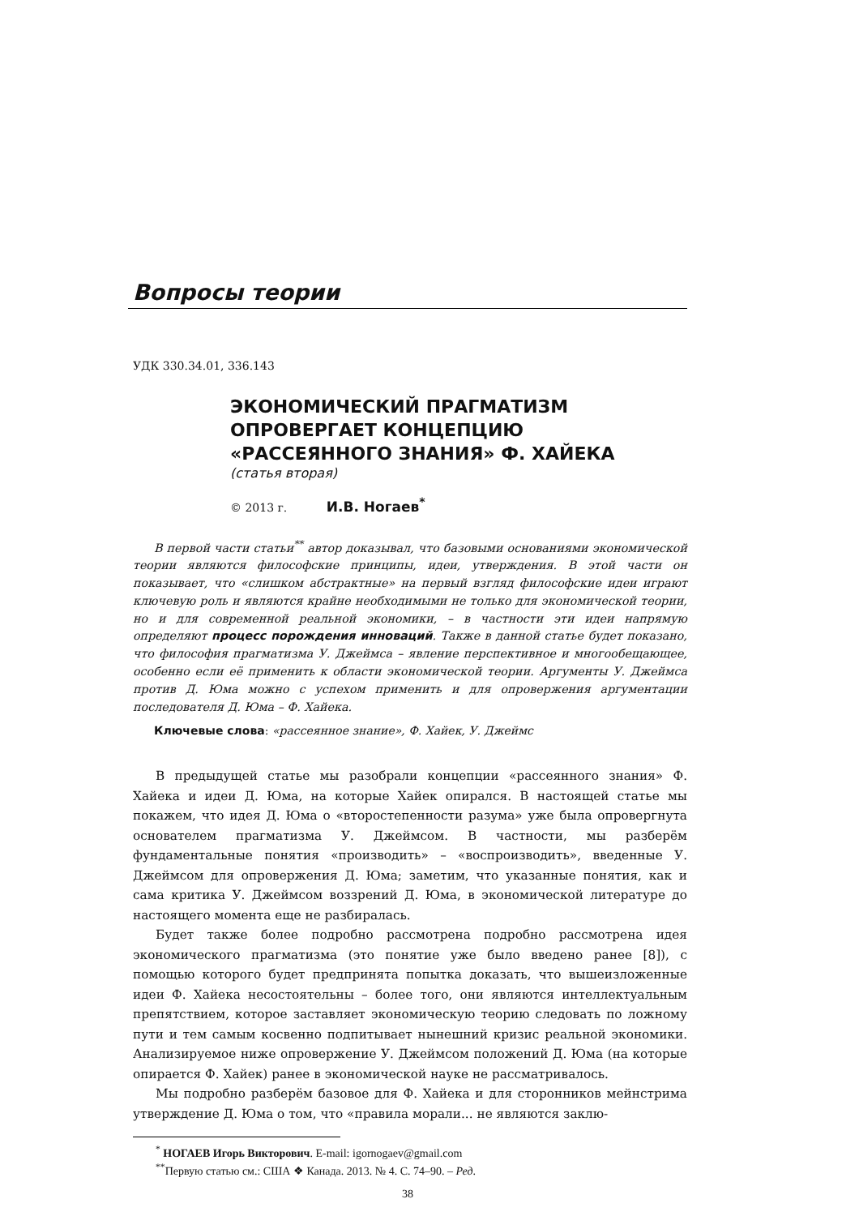Вопросы теории
УДК 330.34.01, 336.143
ЭКОНОМИЧЕСКИЙ ПРАГМАТИЗМ
ОПРОВЕРГАЕТ КОНЦЕПЦИЮ
«РАССЕЯННОГО ЗНАНИЯ» Ф. ХАЙЕКА
(статья вторая)
© 2013 г. И.В. Ногаев<sup>*</sup>
В первой части статьи<sup>**</sup> автор доказывал, что базовыми основаниями экономической теории являются философские принципы, идеи, утверждения. В этой части он показывает, что «слишком абстрактные» на первый взгляд философские идеи играют ключевую роль и являются крайне необходимыми не только для экономической теории, но и для современной реальной экономики, – в частности эти идеи напрямую определяют процесс порождения инноваций. Также в данной статье будет показано, что философия прагматизма У. Джеймса – явление перспективное и многообещающее, особенно если её применить к области экономической теории. Аргументы У. Джеймса против Д. Юма можно с успехом применить и для опровержения аргументации последователя Д. Юма – Ф. Хайека.
Ключевые слова: «рассеянное знание», Ф. Хайек, У. Джеймс
В предыдущей статье мы разобрали концепции «рассеянного знания» Ф. Хайека и идеи Д. Юма, на которые Хайек опирался. В настоящей статье мы покажем, что идея Д. Юма о «второстепенности разума» уже была опровергнута основателем прагматизма У. Джеймсом. В частности, мы разберём фундаментальные понятия «производить» – «воспроизводить», введенные У. Джеймсом для опровержения Д. Юма; заметим, что указанные понятия, как и сама критика У. Джеймсом воззрений Д. Юма, в экономической литературе до настоящего момента еще не разбиралась.
Будет также более подробно рассмотрена подробно рассмотрена идея экономического прагматизма (это понятие уже было введено ранее [8]), с помощью которого будет предпринята попытка доказать, что вышеизложенные идеи Ф. Хайека несостоятельны – более того, они являются интеллектуальным препятствием, которое заставляет экономическую теорию следовать по ложному пути и тем самым косвенно подпитывает нынешний кризис реальной экономики. Анализируемое ниже опровержение У. Джеймсом положений Д. Юма (на которые опирается Ф. Хайек) ранее в экономической науке не рассматривалось.
Мы подробно разберём базовое для Ф. Хайека и для сторонников мейнстрима утверждение Д. Юма о том, что «правила морали... не являются заклю-
<sup>*</sup> НОГАЕВ Игорь Викторович. E-mail: igornogaev@gmail.com
<sup>**</sup> Первую статью см.: США ❖ Канада. 2013. № 4. С. 74–90. – Ред.
38